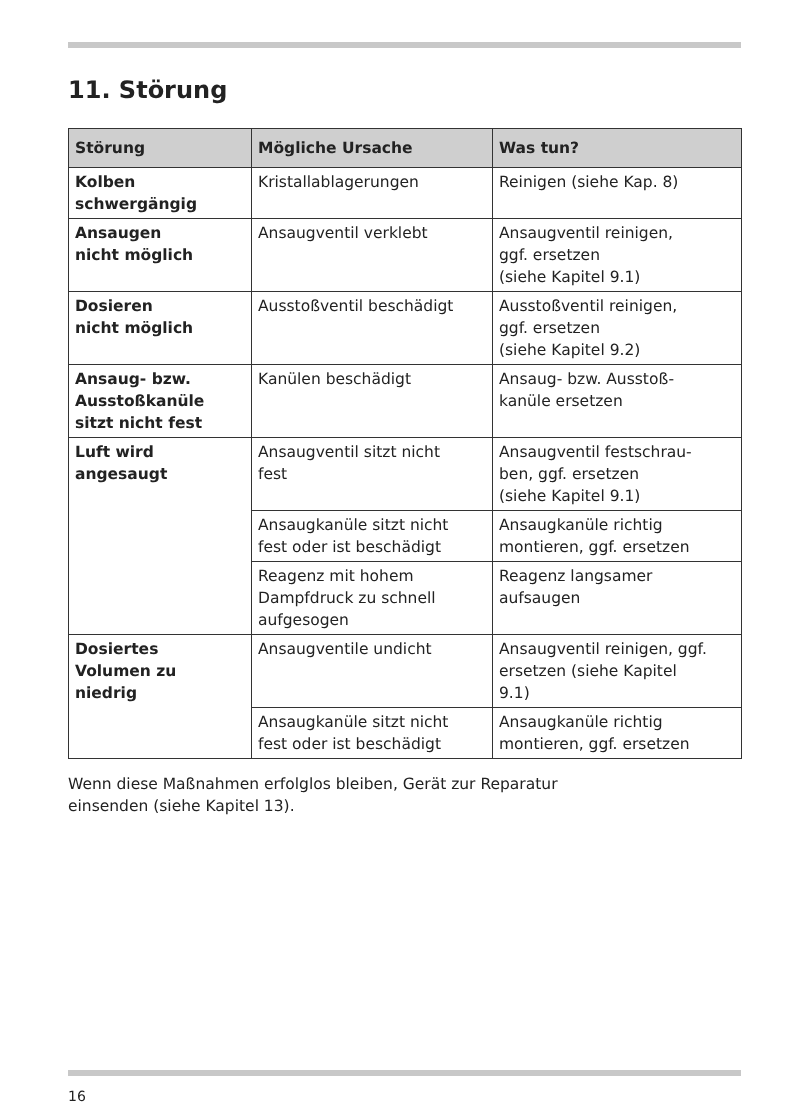11. Störung
| Störung | Mögliche Ursache | Was tun? |
| --- | --- | --- |
| Kolben schwergängig | Kristallablagerungen | Reinigen (siehe Kap. 8) |
| Ansaugen nicht möglich | Ansaugventil verklebt | Ansaugventil reinigen, ggf. ersetzen (siehe Kapitel 9.1) |
| Dosieren nicht möglich | Ausstoßventil beschädigt | Ausstoßventil reinigen, ggf. ersetzen (siehe Kapitel 9.2) |
| Ansaug- bzw. Ausstoßkanüle sitzt nicht fest | Kanülen beschädigt | Ansaug- bzw. Ausstoß- kanüle ersetzen |
| Luft wird angesaugt | Ansaugventil sitzt nicht fest | Ansaugventil festschrau- ben, ggf. ersetzen (siehe Kapitel 9.1) |
| | Ansaugkanüle sitzt nicht fest oder ist beschädigt | Ansaugkanüle richtig montieren, ggf. ersetzen |
| | Reagenz mit hohem Dampfdruck zu schnell aufgesogen | Reagenz langsamer aufsaugen |
| Dosiertes Volumen zu niedrig | Ansaugventile undicht | Ansaugventil reinigen, ggf. ersetzen (siehe Kapitel 9.1) |
| | Ansaugkanüle sitzt nicht fest oder ist beschädigt | Ansaugkanüle richtig montieren, ggf. ersetzen |
Wenn diese Maßnahmen erfolglos bleiben, Gerät zur Reparatur
einsenden (siehe Kapitel 13).
16